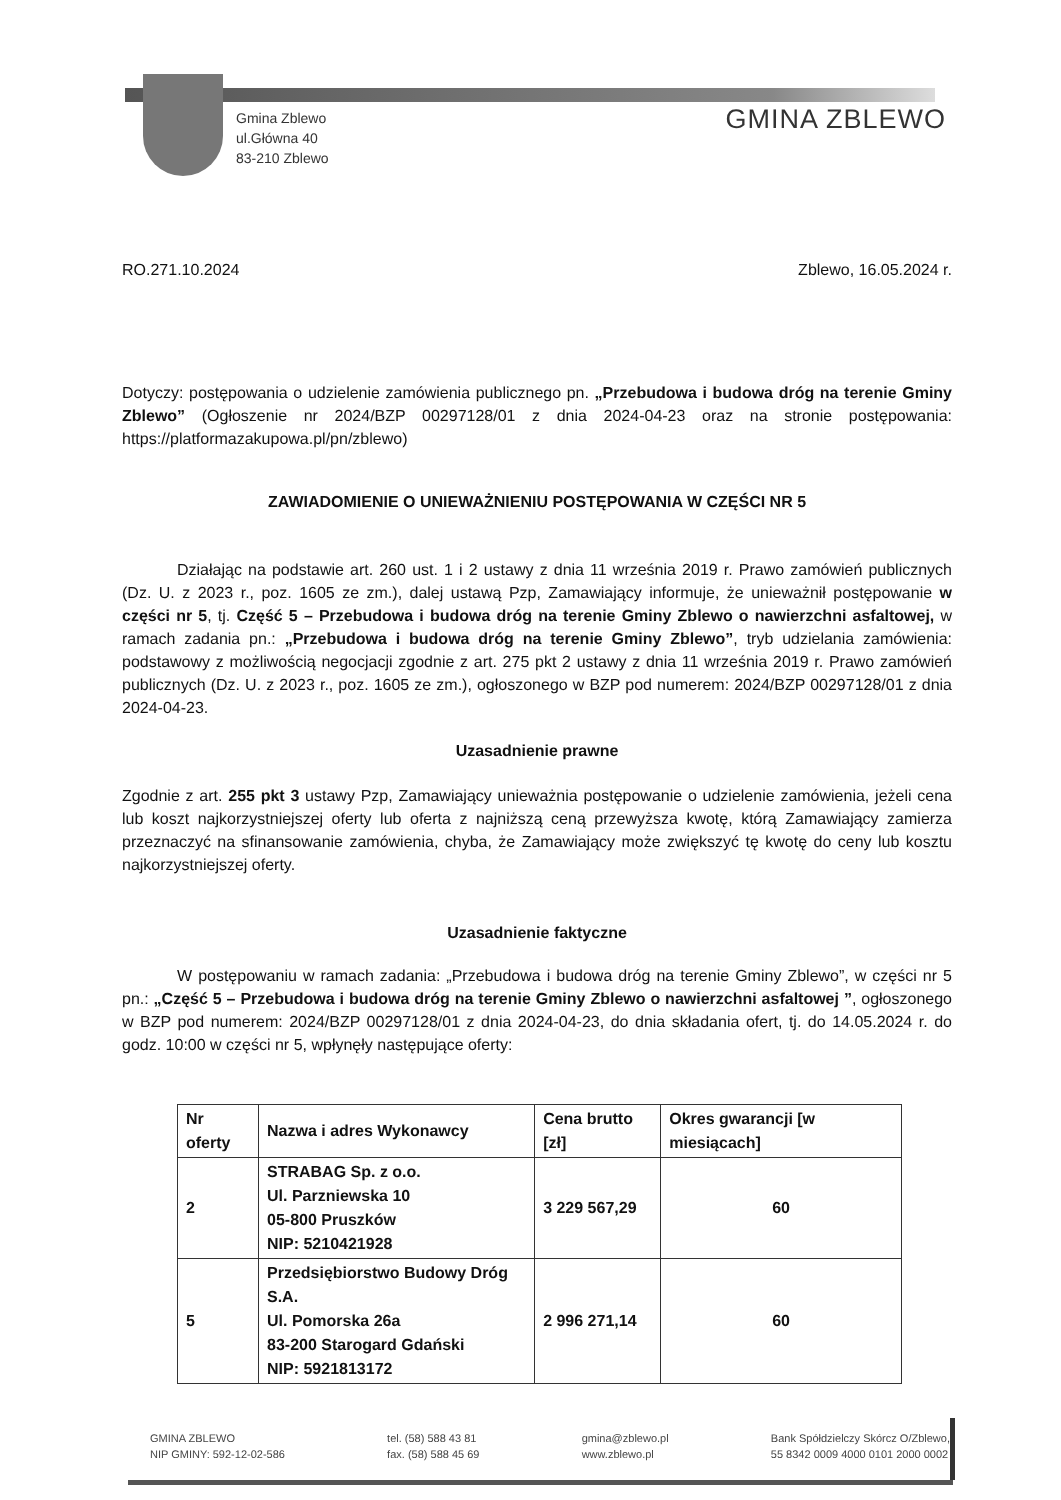Gmina Zblewo
ul.Główna 40
83-210 Zblewo
GMINA ZBLEWO
RO.271.10.2024 Zblewo, 16.05.2024 r.
Dotyczy: postępowania o udzielenie zamówienia publicznego pn. „Przebudowa i budowa dróg na terenie Gminy Zblewo” (Ogłoszenie nr 2024/BZP 00297128/01 z dnia 2024-04-23 oraz na stronie postępowania: https://platformazakupowa.pl/pn/zblewo)
ZAWIADOMIENIE O UNIEWAŻNIENIU POSTĘPOWANIA W CZĘŚCI NR 5
Działając na podstawie art. 260 ust. 1 i 2 ustawy z dnia 11 września 2019 r. Prawo zamówień publicznych (Dz. U. z 2023 r., poz. 1605 ze zm.), dalej ustawą Pzp, Zamawiający informuje, że unieważnił postępowanie w części nr 5, tj. Część 5 – Przebudowa i budowa dróg na terenie Gminy Zblewo o nawierzchni asfaltowej, w ramach zadania pn.: „Przebudowa i budowa dróg na terenie Gminy Zblewo”, tryb udzielania zamówienia: podstawowy z możliwością negocjacji zgodnie z art. 275 pkt 2 ustawy z dnia 11 września 2019 r. Prawo zamówień publicznych (Dz. U. z 2023 r., poz. 1605 ze zm.), ogłoszonego w BZP pod numerem: 2024/BZP 00297128/01 z dnia 2024-04-23.
Uzasadnienie prawne
Zgodnie z art. 255 pkt 3 ustawy Pzp, Zamawiający unieważnia postępowanie o udzielenie zamówienia, jeżeli cena lub koszt najkorzystniejszej oferty lub oferta z najniższą ceną przewyższa kwotę, którą Zamawiający zamierza przeznaczyć na sfinansowanie zamówienia, chyba, że Zamawiający może zwiększyć tę kwotę do ceny lub kosztu najkorzystniejszej oferty.
Uzasadnienie faktyczne
W postępowaniu w ramach zadania: „Przebudowa i budowa dróg na terenie Gminy Zblewo”, w części nr 5 pn.: „Część 5 – Przebudowa i budowa dróg na terenie Gminy Zblewo o nawierzchni asfaltowej ”, ogłoszonego w BZP pod numerem: 2024/BZP 00297128/01 z dnia 2024-04-23, do dnia składania ofert, tj. do 14.05.2024 r. do godz. 10:00 w części nr 5, wpłynęły następujące oferty:
| Nr oferty | Nazwa i adres Wykonawcy | Cena brutto [zł] | Okres gwarancji [w miesiącach] |
| --- | --- | --- | --- |
| 2 | STRABAG Sp. z o.o. Ul. Parzniewska 10 05-800 Pruszków NIP: 5210421928 | 3 229 567,29 | 60 |
| 5 | Przedsiębiorstwo Budowy Dróg S.A. Ul. Pomorska 26a 83-200 Starogard Gdański NIP: 5921813172 | 2 996 271,14 | 60 |
GMINA ZBLEWO
NIP GMINY: 592-12-02-586
tel. (58) 588 43 81
fax. (58) 588 45 69
gmina@zblewo.pl
www.zblewo.pl
Bank Spółdzielczy Skórcz O/Zblewo,
55 8342 0009 4000 0101 2000 0002